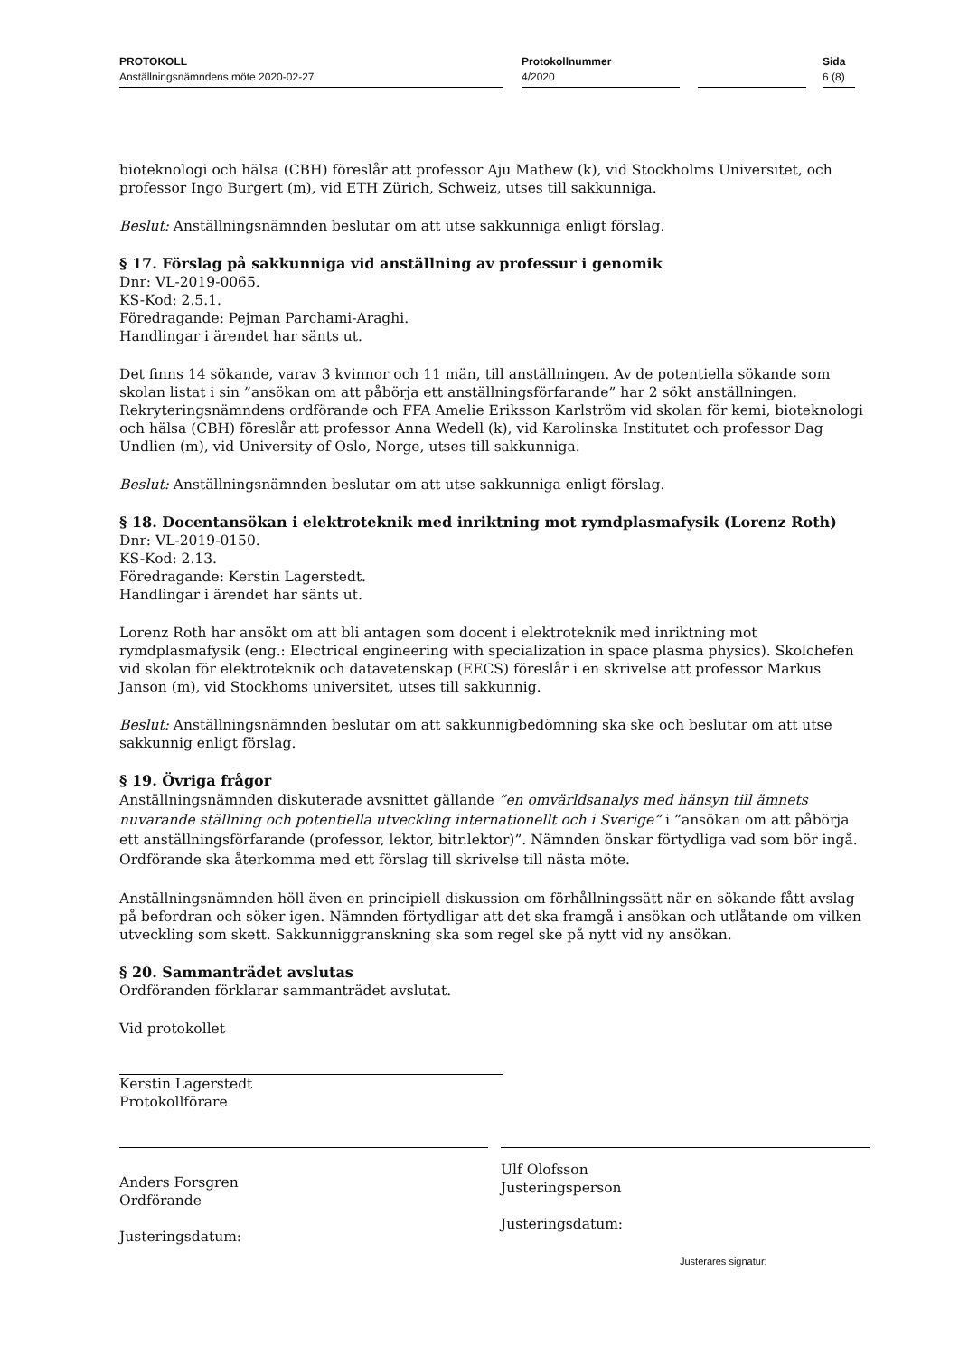PROTOKOLL
Anställningsnämndens möte 2020-02-27
Protokollnummer
4/2020
Sida
6 (8)
bioteknologi och hälsa (CBH) föreslår att professor Aju Mathew (k), vid Stockholms Universitet, och professor Ingo Burgert (m), vid ETH Zürich, Schweiz, utses till sakkunniga.
Beslut: Anställningsnämnden beslutar om att utse sakkunniga enligt förslag.
§ 17. Förslag på sakkunniga vid anställning av professur i genomik
Dnr: VL-2019-0065.
KS-Kod: 2.5.1.
Föredragande: Pejman Parchami-Araghi.
Handlingar i ärendet har sänts ut.
Det finns 14 sökande, varav 3 kvinnor och 11 män, till anställningen. Av de potentiella sökande som skolan listat i sin ”ansökan om att påbörja ett anställningsförfarande” har 2 sökt anställningen. Rekryteringsnämndens ordförande och FFA Amelie Eriksson Karlström vid skolan för kemi, bioteknologi och hälsa (CBH) föreslår att professor Anna Wedell (k), vid Karolinska Institutet och professor Dag Undlien (m), vid University of Oslo, Norge, utses till sakkunniga.
Beslut: Anställningsnämnden beslutar om att utse sakkunniga enligt förslag.
§ 18. Docentansökan i elektroteknik med inriktning mot rymdplasmafysik (Lorenz Roth)
Dnr: VL-2019-0150.
KS-Kod: 2.13.
Föredragande: Kerstin Lagerstedt.
Handlingar i ärendet har sänts ut.
Lorenz Roth har ansökt om att bli antagen som docent i elektroteknik med inriktning mot rymdplasmafysik (eng.: Electrical engineering with specialization in space plasma physics). Skolchefen vid skolan för elektroteknik och datavetenskap (EECS) föreslår i en skrivelse att professor Markus Janson (m), vid Stockhoms universitet, utses till sakkunnig.
Beslut: Anställningsnämnden beslutar om att sakkunnigbedömning ska ske och beslutar om att utse sakkunnig enligt förslag.
§ 19. Övriga frågor
Anställningsnämnden diskuterade avsnittet gällande ”en omvärldsanalys med hänsyn till ämnets nuvarande ställning och potentiella utveckling internationellt och i Sverige” i ”ansökan om att påbörja ett anställningsförfarande (professor, lektor, bitr.lektor)”. Nämnden önskar förtydliga vad som bör ingå. Ordförande ska återkomma med ett förslag till skrivelse till nästa möte.
Anställningsnämnden höll även en principiell diskussion om förhållningssätt när en sökande fått avslag på befordran och söker igen. Nämnden förtydligar att det ska framgå i ansökan och utlåtande om vilken utveckling som skett. Sakkunniggranskning ska som regel ske på nytt vid ny ansökan.
§ 20. Sammanträdet avslutas
Ordföranden förklarar sammanträdet avslutat.
Vid protokollet
Kerstin Lagerstedt
Protokollförare
Anders Forsgren
Ordförande
Justeringsdatum:
Ulf Olofsson
Justeringsperson
Justeringsdatum:
Justerares signatur: